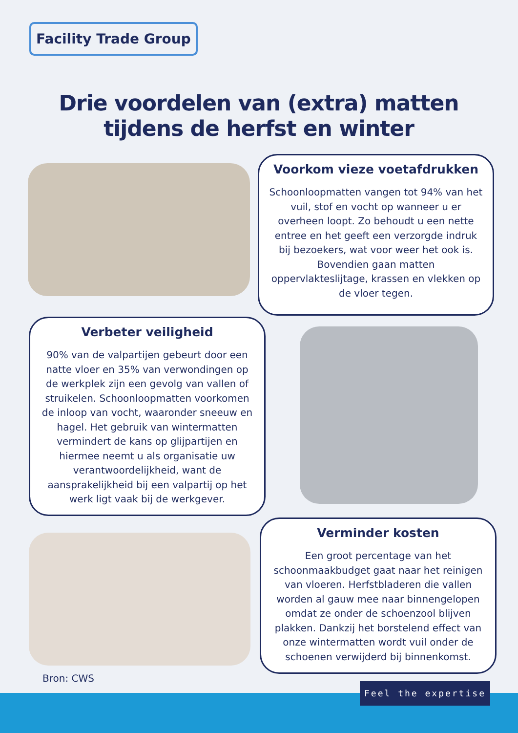Facility Trade Group
Drie voordelen van (extra) matten tijdens de herfst en winter
Voorkom vieze voetafdrukken
Schoonloopmatten vangen tot 94% van het vuil, stof en vocht op wanneer u er overheen loopt. Zo behoudt u een nette entree en het geeft een verzorgde indruk bij bezoekers, wat voor weer het ook is. Bovendien gaan matten oppervlakteslijtage, krassen en vlekken op de vloer tegen.
Verbeter veiligheid
90% van de valpartijen gebeurt door een natte vloer en 35% van verwondingen op de werkplek zijn een gevolg van vallen of struikelen. Schoonloopmatten voorkomen de inloop van vocht, waaronder sneeuw en hagel. Het gebruik van wintermatten vermindert de kans op glijpartijen en hiermee neemt u als organisatie uw verantwoordelijkheid, want de aansprakelijkheid bij een valpartij op het werk ligt vaak bij de werkgever.
Verminder kosten
Een groot percentage van het schoonmaakbudget gaat naar het reinigen van vloeren. Herfstbladeren die vallen worden al gauw mee naar binnengelopen omdat ze onder de schoenzool blijven plakken. Dankzij het borstelend effect van onze wintermatten wordt vuil onder de schoenen verwijderd bij binnenkomst.
Bron: CWS
Feel the expertise